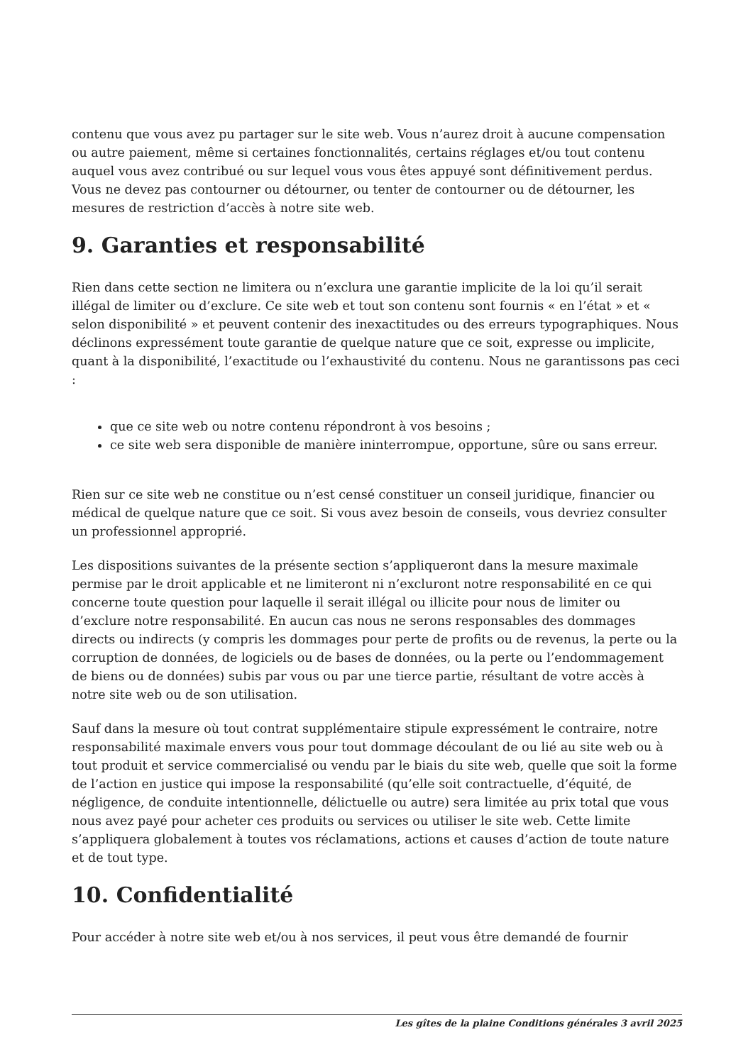contenu que vous avez pu partager sur le site web. Vous n’aurez droit à aucune compensation ou autre paiement, même si certaines fonctionnalités, certains réglages et/ou tout contenu auquel vous avez contribué ou sur lequel vous vous êtes appuyé sont définitivement perdus. Vous ne devez pas contourner ou détourner, ou tenter de contourner ou de détourner, les mesures de restriction d’accès à notre site web.
9. Garanties et responsabilité
Rien dans cette section ne limitera ou n’exclura une garantie implicite de la loi qu’il serait illégal de limiter ou d’exclure. Ce site web et tout son contenu sont fournis « en l’état » et « selon disponibilité » et peuvent contenir des inexactitudes ou des erreurs typographiques. Nous déclinons expressément toute garantie de quelque nature que ce soit, expresse ou implicite, quant à la disponibilité, l’exactitude ou l’exhaustivité du contenu. Nous ne garantissons pas ceci :
que ce site web ou notre contenu répondront à vos besoins ;
ce site web sera disponible de manière ininterrompue, opportune, sûre ou sans erreur.
Rien sur ce site web ne constitue ou n’est censé constituer un conseil juridique, financier ou médical de quelque nature que ce soit. Si vous avez besoin de conseils, vous devriez consulter un professionnel approprié.
Les dispositions suivantes de la présente section s’appliqueront dans la mesure maximale permise par le droit applicable et ne limiteront ni n’excluront notre responsabilité en ce qui concerne toute question pour laquelle il serait illégal ou illicite pour nous de limiter ou d’exclure notre responsabilité. En aucun cas nous ne serons responsables des dommages directs ou indirects (y compris les dommages pour perte de profits ou de revenus, la perte ou la corruption de données, de logiciels ou de bases de données, ou la perte ou l’endommagement de biens ou de données) subis par vous ou par une tierce partie, résultant de votre accès à notre site web ou de son utilisation.
Sauf dans la mesure où tout contrat supplémentaire stipule expressément le contraire, notre responsabilité maximale envers vous pour tout dommage découlant de ou lié au site web ou à tout produit et service commercialisé ou vendu par le biais du site web, quelle que soit la forme de l’action en justice qui impose la responsabilité (qu’elle soit contractuelle, d’équité, de négligence, de conduite intentionnelle, délictuelle ou autre) sera limitée au prix total que vous nous avez payé pour acheter ces produits ou services ou utiliser le site web. Cette limite s’appliquera globalement à toutes vos réclamations, actions et causes d’action de toute nature et de tout type.
10. Confidentialité
Pour accéder à notre site web et/ou à nos services, il peut vous être demandé de fournir
Les gîtes de la plaine Conditions générales 3 avril 2025